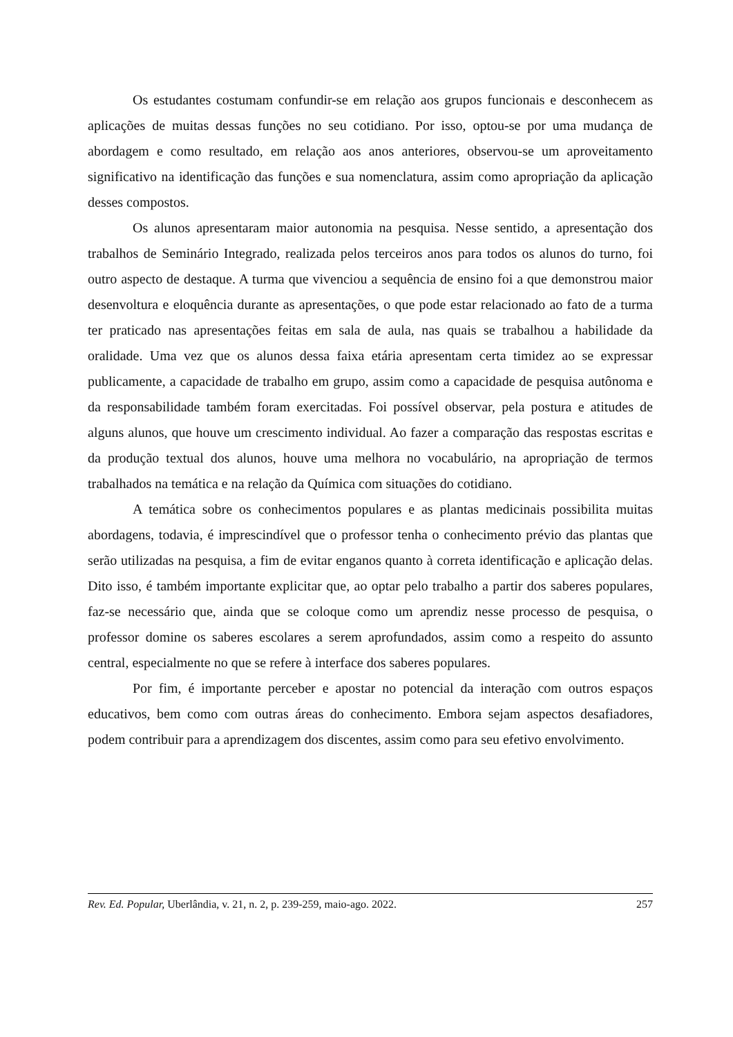Os estudantes costumam confundir-se em relação aos grupos funcionais e desconhecem as aplicações de muitas dessas funções no seu cotidiano. Por isso, optou-se por uma mudança de abordagem e como resultado, em relação aos anos anteriores, observou-se um aproveitamento significativo na identificação das funções e sua nomenclatura, assim como apropriação da aplicação desses compostos.
Os alunos apresentaram maior autonomia na pesquisa. Nesse sentido, a apresentação dos trabalhos de Seminário Integrado, realizada pelos terceiros anos para todos os alunos do turno, foi outro aspecto de destaque. A turma que vivenciou a sequência de ensino foi a que demonstrou maior desenvoltura e eloquência durante as apresentações, o que pode estar relacionado ao fato de a turma ter praticado nas apresentações feitas em sala de aula, nas quais se trabalhou a habilidade da oralidade. Uma vez que os alunos dessa faixa etária apresentam certa timidez ao se expressar publicamente, a capacidade de trabalho em grupo, assim como a capacidade de pesquisa autônoma e da responsabilidade também foram exercitadas. Foi possível observar, pela postura e atitudes de alguns alunos, que houve um crescimento individual. Ao fazer a comparação das respostas escritas e da produção textual dos alunos, houve uma melhora no vocabulário, na apropriação de termos trabalhados na temática e na relação da Química com situações do cotidiano.
A temática sobre os conhecimentos populares e as plantas medicinais possibilita muitas abordagens, todavia, é imprescindível que o professor tenha o conhecimento prévio das plantas que serão utilizadas na pesquisa, a fim de evitar enganos quanto à correta identificação e aplicação delas. Dito isso, é também importante explicitar que, ao optar pelo trabalho a partir dos saberes populares, faz-se necessário que, ainda que se coloque como um aprendiz nesse processo de pesquisa, o professor domine os saberes escolares a serem aprofundados, assim como a respeito do assunto central, especialmente no que se refere à interface dos saberes populares.
Por fim, é importante perceber e apostar no potencial da interação com outros espaços educativos, bem como com outras áreas do conhecimento. Embora sejam aspectos desafiadores, podem contribuir para a aprendizagem dos discentes, assim como para seu efetivo envolvimento.
Rev. Ed. Popular, Uberlândia, v. 21, n. 2, p. 239-259, maio-ago. 2022. 257